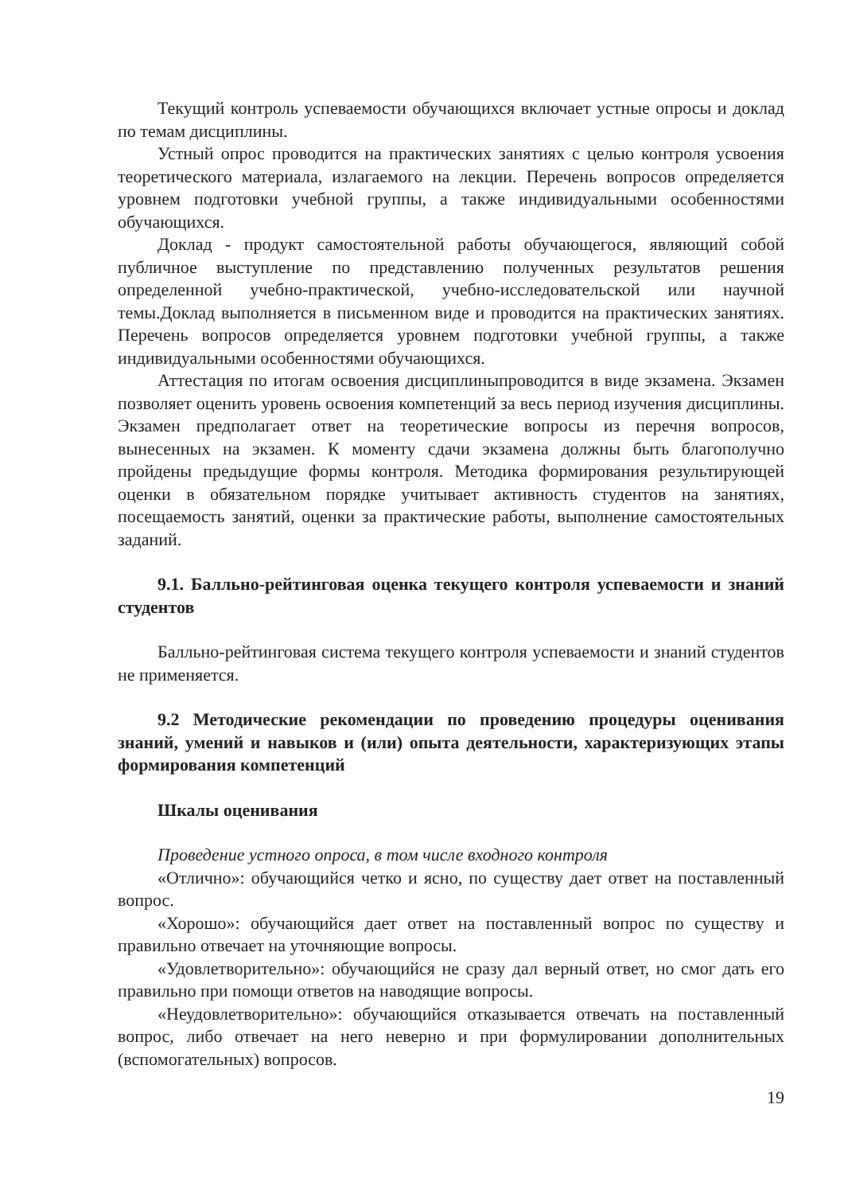Текущий контроль успеваемости обучающихся включает устные опросы и доклад по темам дисциплины.
Устный опрос проводится на практических занятиях с целью контроля усвоения теоретического материала, излагаемого на лекции. Перечень вопросов определяется уровнем подготовки учебной группы, а также индивидуальными особенностями обучающихся.
Доклад - продукт самостоятельной работы обучающегося, являющий собой публичное выступление по представлению полученных результатов решения определенной учебно-практической, учебно-исследовательской или научной темы.Доклад выполняется в письменном виде и проводится на практических занятиях. Перечень вопросов определяется уровнем подготовки учебной группы, а также индивидуальными особенностями обучающихся.
Аттестация по итогам освоения дисциплиныпроводится в виде экзамена. Экзамен позволяет оценить уровень освоения компетенций за весь период изучения дисциплины. Экзамен предполагает ответ на теоретические вопросы из перечня вопросов, вынесенных на экзамен. К моменту сдачи экзамена должны быть благополучно пройдены предыдущие формы контроля. Методика формирования результирующей оценки в обязательном порядке учитывает активность студентов на занятиях, посещаемость занятий, оценки за практические работы, выполнение самостоятельных заданий.
9.1. Балльно-рейтинговая оценка текущего контроля успеваемости и знаний студентов
Балльно-рейтинговая система текущего контроля успеваемости и знаний студентов не применяется.
9.2 Методические рекомендации по проведению процедуры оценивания знаний, умений и навыков и (или) опыта деятельности, характеризующих этапы формирования компетенций
Шкалы оценивания
Проведение устного опроса, в том числе входного контроля
«Отлично»: обучающийся четко и ясно, по существу дает ответ на поставленный вопрос.
«Хорошо»: обучающийся дает ответ на поставленный вопрос по существу и правильно отвечает на уточняющие вопросы.
«Удовлетворительно»: обучающийся не сразу дал верный ответ, но смог дать его правильно при помощи ответов на наводящие вопросы.
«Неудовлетворительно»: обучающийся отказывается отвечать на поставленный вопрос, либо отвечает на него неверно и при формулировании дополнительных (вспомогательных) вопросов.
19